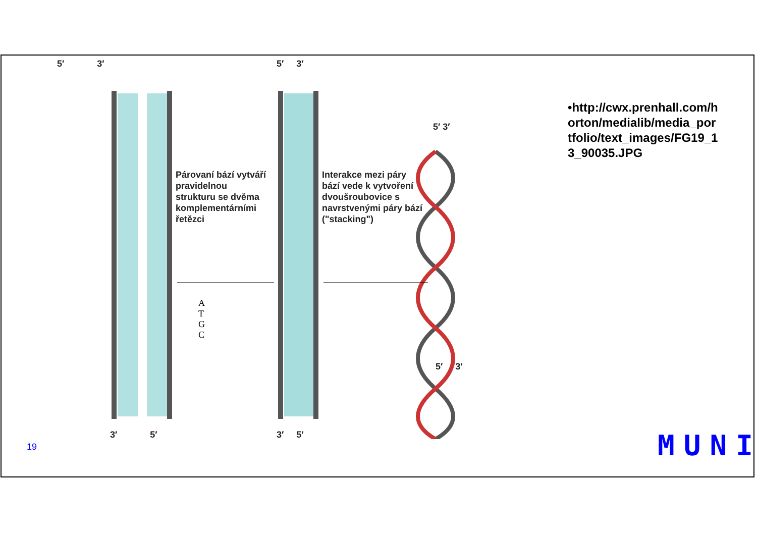5′ 3′ 5′ 3′
5′ 3′
Párovaní bází vytváří
pravidelnou
strukturu se dvěma
komplementárními
řetězci
Interakce mezi páry
bází vede k vytvoření
dvoušroubovice s
navrstvenými páry bází
("stacking")
A
T
G
C
5′ 3′
3′ 5′ 3′ 5′
•http://cwx.prenhall.com/horton/medialib/media_portfolio/text_images/FG19_13_90035.JPG
19 MUNI